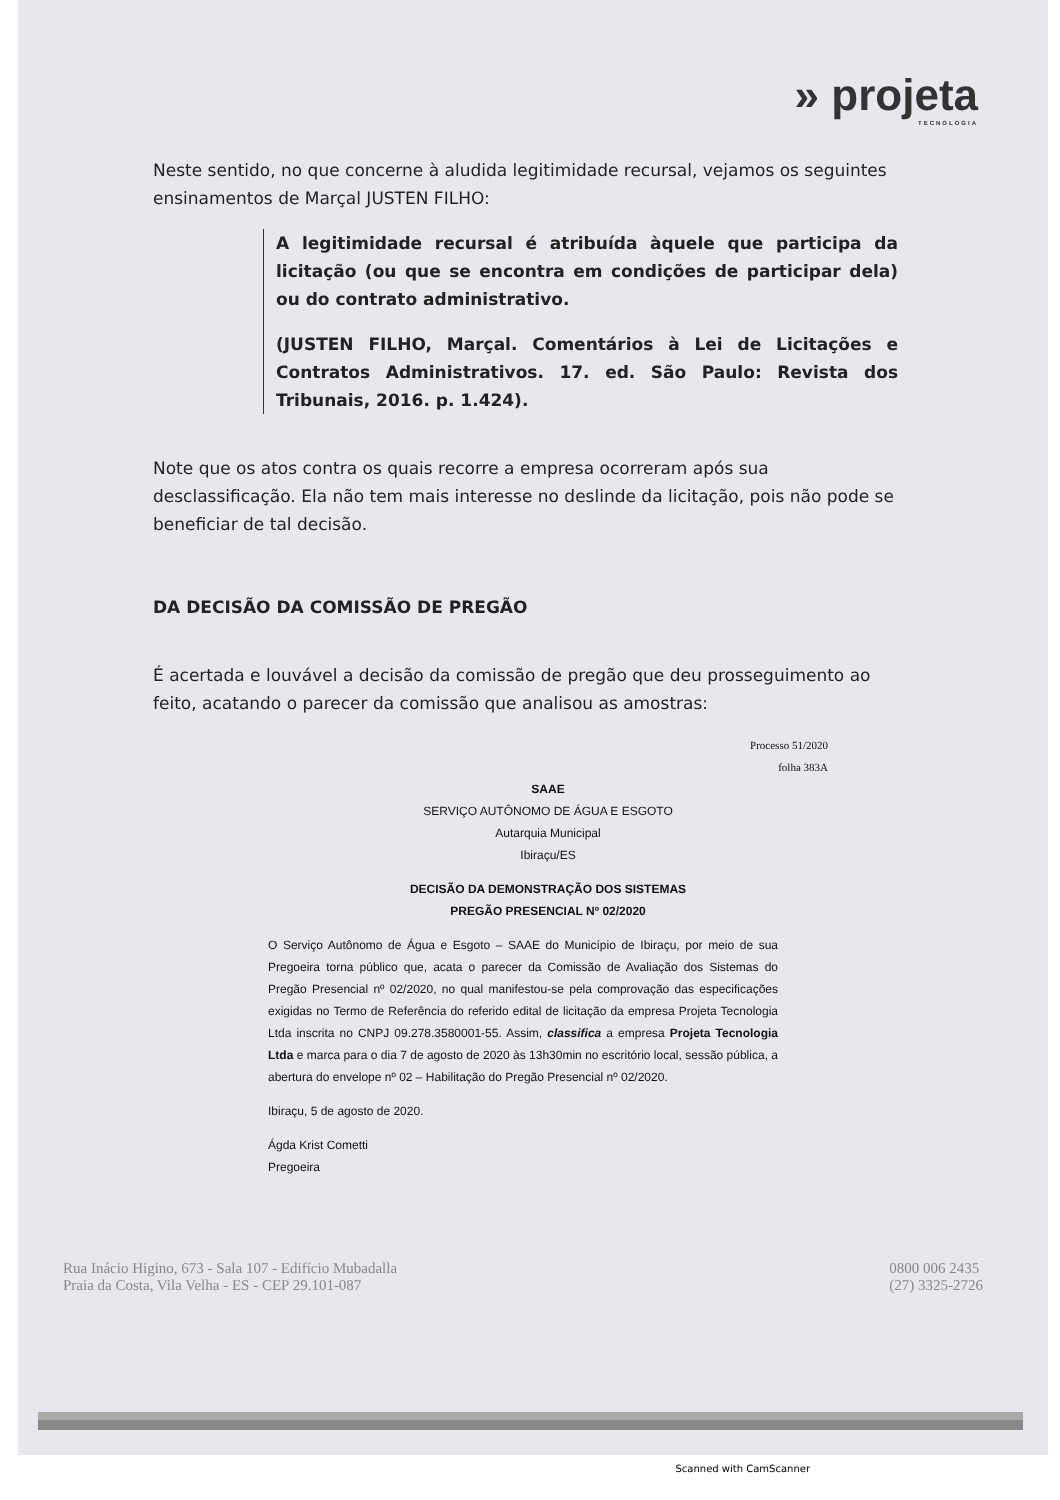» projeta
TECNOLOGIA
Neste sentido, no que concerne à aludida legitimidade recursal, vejamos os seguintes ensinamentos de Marçal JUSTEN FILHO:
A legitimidade recursal é atribuída àquele que participa da licitação (ou que se encontra em condições de participar dela) ou do contrato administrativo.
(JUSTEN FILHO, Marçal. Comentários à Lei de Licitações e Contratos Administrativos. 17. ed. São Paulo: Revista dos Tribunais, 2016. p. 1.424).
Note que os atos contra os quais recorre a empresa ocorreram após sua desclassificação. Ela não tem mais interesse no deslinde da licitação, pois não pode se beneficiar de tal decisão.
DA DECISÃO DA COMISSÃO DE PREGÃO
É acertada e louvável a decisão da comissão de pregão que deu prosseguimento ao feito, acatando o parecer da comissão que analisou as amostras:
Processo 51/2020
folha 383A
SAAE
SERVIÇO AUTÔNOMO DE ÁGUA E ESGOTO
Autarquia Municipal
Ibiraçu/ES
DECISÃO DA DEMONSTRAÇÃO DOS SISTEMAS
PREGÃO PRESENCIAL Nº 02/2020
O Serviço Autônomo de Água e Esgoto – SAAE do Município de Ibiraçu, por meio de sua Pregoeira torna público que, acata o parecer da Comissão de Avaliação dos Sistemas do Pregão Presencial nº 02/2020, no qual manifestou-se pela comprovação das especificações exigidas no Termo de Referência do referido edital de licitação da empresa Projeta Tecnologia Ltda inscrita no CNPJ 09.278.3580001-55. Assim, classifica a empresa Projeta Tecnologia Ltda e marca para o dia 7 de agosto de 2020 às 13h30min no escritório local, sessão pública, a abertura do envelope nº 02 – Habilitação do Pregão Presencial nº 02/2020.
Ibiraçu, 5 de agosto de 2020.
Ágda Krist Cometti
Pregoeira
Rua Inácio Higino, 673 - Sala 107 - Edifício Mubadalla
Praia da Costa, Vila Velha - ES - CEP 29.101-087
0800 006 2435
(27) 3325-2726
Scanned with CamScanner